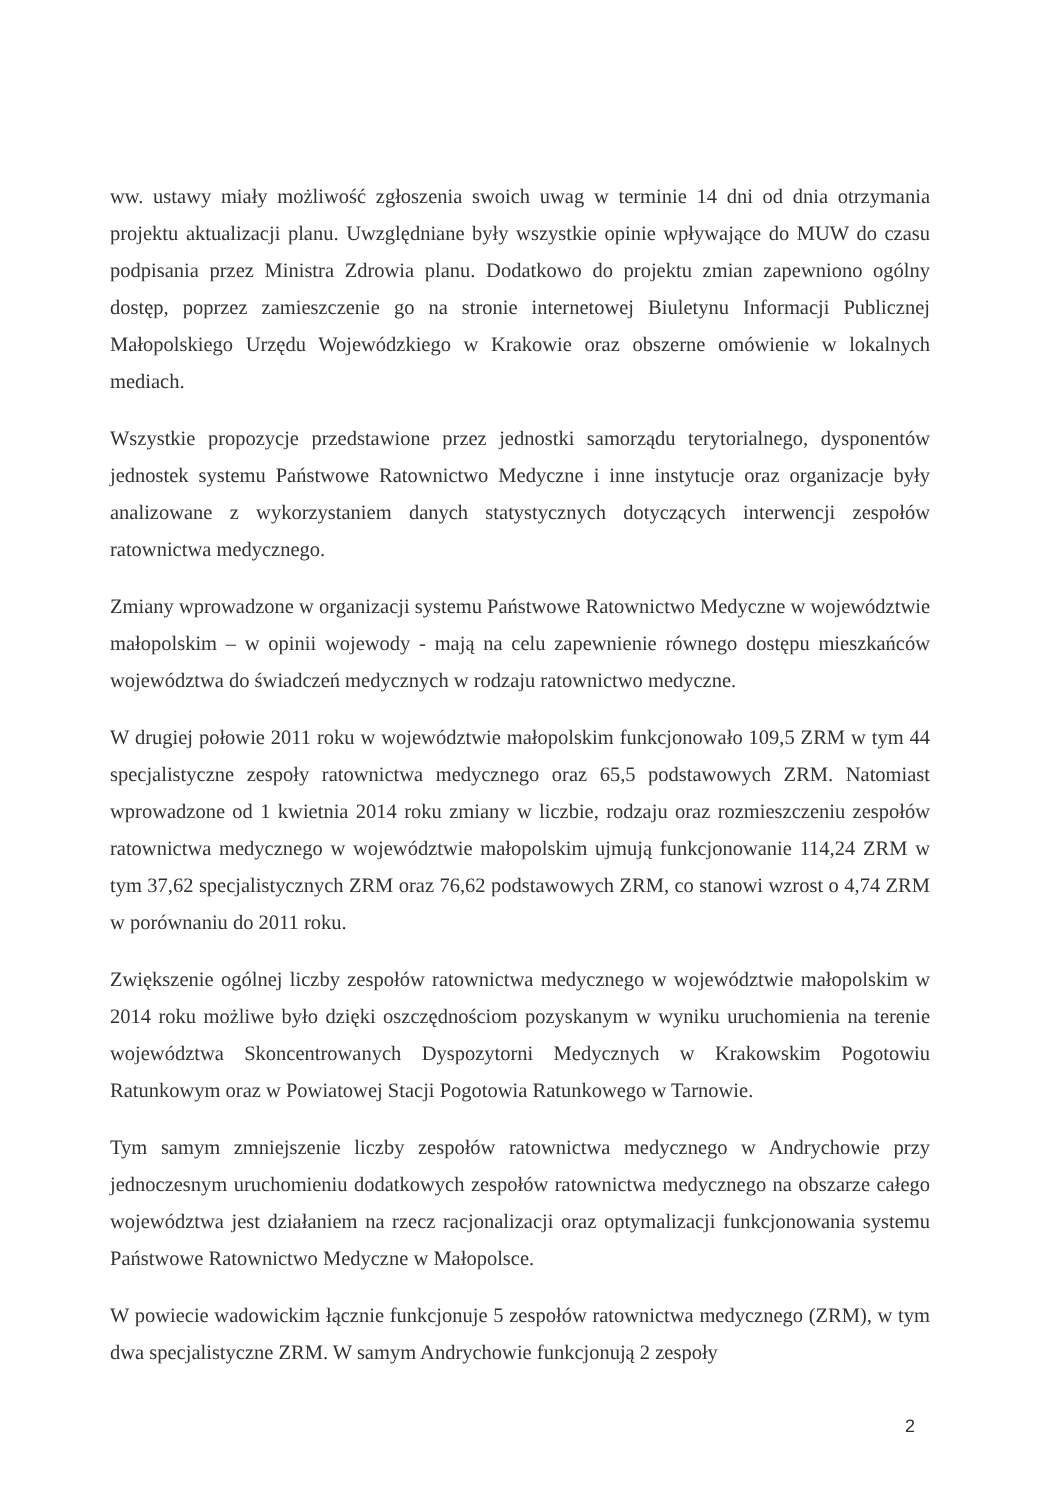ww. ustawy miały możliwość zgłoszenia swoich uwag w terminie 14 dni od dnia otrzymania projektu aktualizacji planu. Uwzględniane były wszystkie opinie wpływające do MUW do czasu podpisania przez Ministra Zdrowia planu. Dodatkowo do projektu zmian zapewniono ogólny dostęp, poprzez zamieszczenie go na stronie internetowej Biuletynu Informacji Publicznej Małopolskiego Urzędu Wojewódzkiego w Krakowie oraz obszerne omówienie w lokalnych mediach.
Wszystkie propozycje przedstawione przez jednostki samorządu terytorialnego, dysponentów jednostek systemu Państwowe Ratownictwo Medyczne i inne instytucje oraz organizacje były analizowane z wykorzystaniem danych statystycznych dotyczących interwencji zespołów ratownictwa medycznego.
Zmiany wprowadzone w organizacji systemu Państwowe Ratownictwo Medyczne w województwie małopolskim – w opinii wojewody - mają na celu zapewnienie równego dostępu mieszkańców województwa do świadczeń medycznych w rodzaju ratownictwo medyczne.
W drugiej połowie 2011 roku w województwie małopolskim funkcjonowało 109,5 ZRM w tym 44 specjalistyczne zespoły ratownictwa medycznego oraz 65,5 podstawowych ZRM. Natomiast wprowadzone od 1 kwietnia 2014 roku zmiany w liczbie, rodzaju oraz rozmieszczeniu zespołów ratownictwa medycznego w województwie małopolskim ujmują funkcjonowanie 114,24 ZRM w tym 37,62 specjalistycznych ZRM oraz 76,62 podstawowych ZRM, co stanowi wzrost o 4,74 ZRM w porównaniu do 2011 roku.
Zwiększenie ogólnej liczby zespołów ratownictwa medycznego w województwie małopolskim w 2014 roku możliwe było dzięki oszczędnościom pozyskanym w wyniku uruchomienia na terenie województwa Skoncentrowanych Dyspozytorni Medycznych w Krakowskim Pogotowiu Ratunkowym oraz w Powiatowej Stacji Pogotowia Ratunkowego w Tarnowie.
Tym samym zmniejszenie liczby zespołów ratownictwa medycznego w Andrychowie przy jednoczesnym uruchomieniu dodatkowych zespołów ratownictwa medycznego na obszarze całego województwa jest działaniem na rzecz racjonalizacji oraz optymalizacji funkcjonowania systemu Państwowe Ratownictwo Medyczne w Małopolsce.
W powiecie wadowickim łącznie funkcjonuje 5 zespołów ratownictwa medycznego (ZRM), w tym dwa specjalistyczne ZRM. W samym Andrychowie funkcjonują 2 zespoły
2